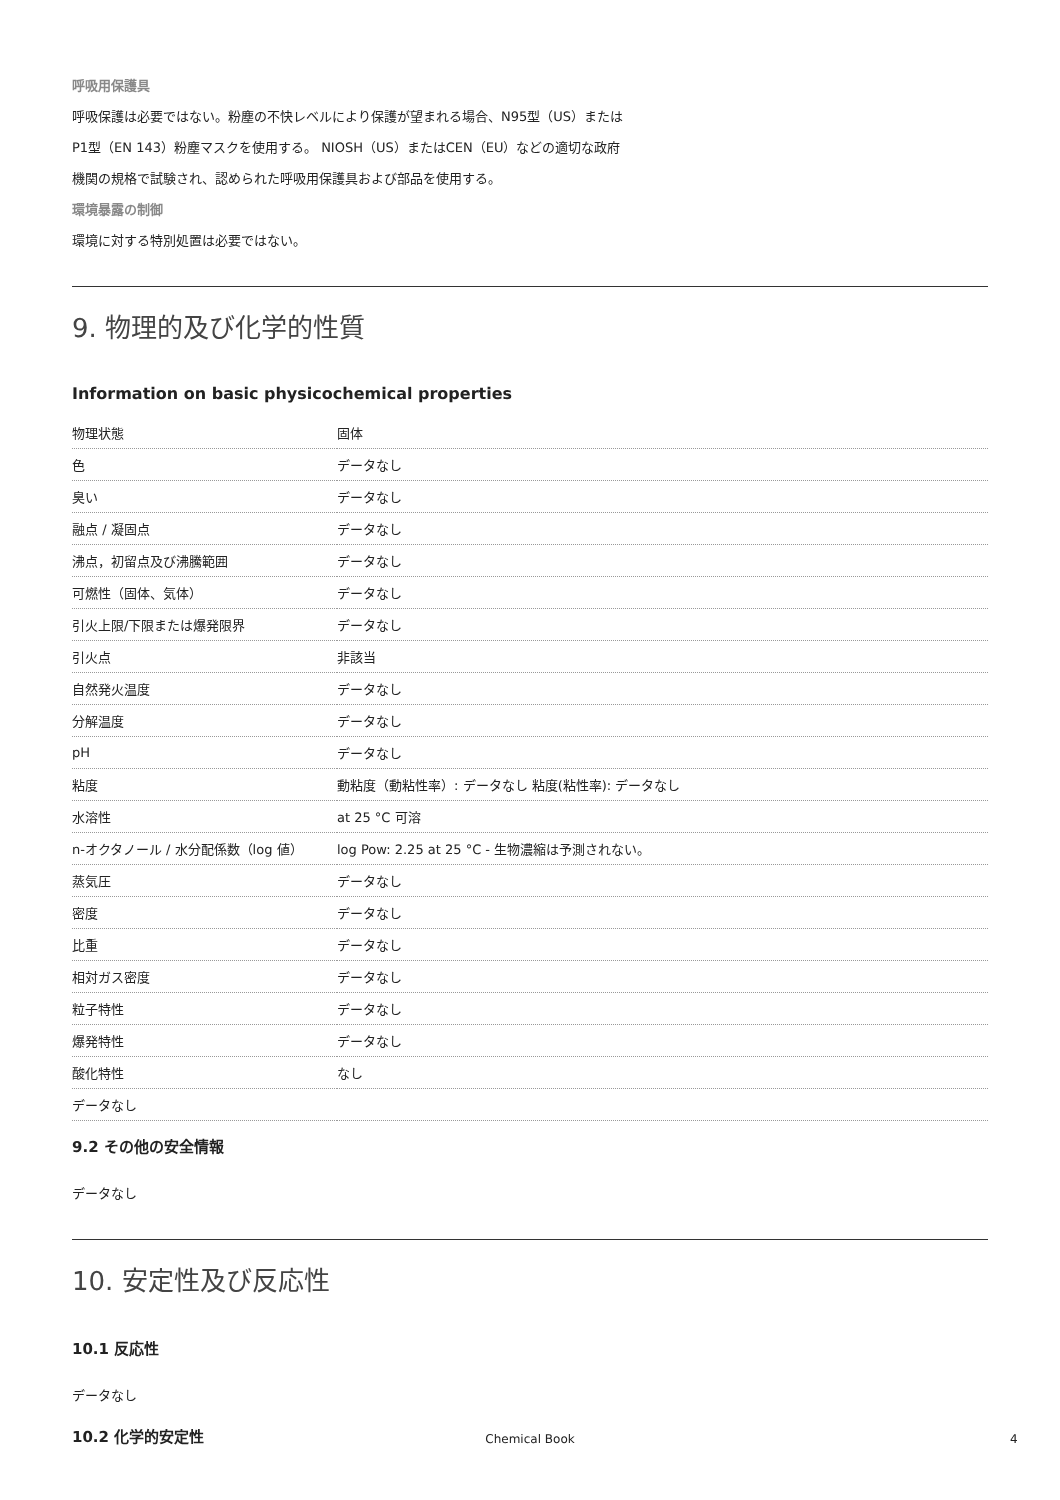呼吸用保護具
呼吸保護は必要ではない。粉塵の不快レベルにより保護が望まれる場合、N95型（US）または
P1型（EN 143）粉塵マスクを使用する。 NIOSH（US）またはCEN（EU）などの適切な政府
機関の規格で試験され、認められた呼吸用保護具および部品を使用する。
環境暴露の制御
環境に対する特別処置は必要ではない。
9. 物理的及び化学的性質
Information on basic physicochemical properties
| 物理状態 | 固体 |
| 色 | データなし |
| 臭い | データなし |
| 融点 / 凝固点 | データなし |
| 沸点，初留点及び沸騰範囲 | データなし |
| 可燃性（固体、気体） | データなし |
| 引火上限/下限または爆発限界 | データなし |
| 引火点 | 非該当 |
| 自然発火温度 | データなし |
| 分解温度 | データなし |
| pH | データなし |
| 粘度 | 動粘度（動粘性率）: データなし 粘度(粘性率): データなし |
| 水溶性 | at 25 °C 可溶 |
| n-オクタノール / 水分配係数（log 値） | log Pow: 2.25 at 25 °C - 生物濃縮は予測されない。 |
| 蒸気圧 | データなし |
| 密度 | データなし |
| 比重 | データなし |
| 相対ガス密度 | データなし |
| 粒子特性 | データなし |
| 爆発特性 | データなし |
| 酸化特性 | なし |
| データなし | |
9.2 その他の安全情報
データなし
10. 安定性及び反応性
10.1 反応性
データなし
10.2 化学的安定性
Chemical Book 4